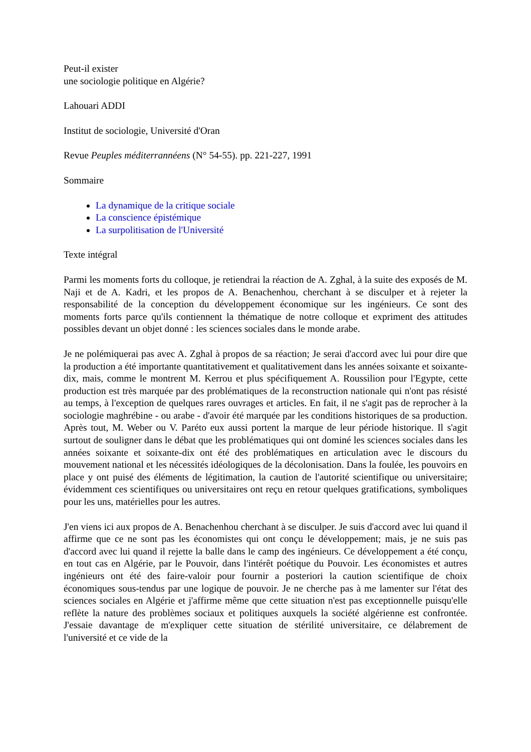Peut-il exister
une sociologie politique en Algérie?
Lahouari ADDI
Institut de sociologie, Université d'Oran
Revue Peuples méditerrannéens (N° 54-55). pp. 221-227, 1991
Sommaire
La dynamique de la critique sociale
La conscience épistémique
La surpolitisation de l'Université
Texte intégral
Parmi les moments forts du colloque, je retiendrai la réaction de A. Zghal, à la suite des exposés de M. Naji et de A. Kadri, et les propos de A. Benachenhou, cherchant à se disculper et à rejeter la responsabilité de la conception du développement économique sur les ingénieurs. Ce sont des moments forts parce qu'ils contiennent la thématique de notre colloque et expriment des attitudes possibles devant un objet donné : les sciences sociales dans le monde arabe.
Je ne polémiquerai pas avec A. Zghal à propos de sa réaction; Je serai d'accord avec lui pour dire que la production a été importante quantitativement et qualitativement dans les années soixante et soixante-dix, mais, comme le montrent M. Kerrou et plus spécifiquement A. Roussilion pour l'Egypte, cette production est très marquée par des problématiques de la reconstruction nationale qui n'ont pas résisté au temps, à l'exception de quelques rares ouvrages et articles. En fait, il ne s'agit pas de reprocher à la sociologie maghrébine - ou arabe - d'avoir été marquée par les conditions historiques de sa production. Après tout, M. Weber ou V. Paréto eux aussi portent la marque de leur période historique. Il s'agit surtout de souligner dans le débat que les problématiques qui ont dominé les sciences sociales dans les années soixante et soixante-dix ont été des problématiques en articulation avec le discours du mouvement national et les nécessités idéologiques de la décolonisation. Dans la foulée, les pouvoirs en place y ont puisé des éléments de légitimation, la caution de l'autorité scientifique ou universitaire; évidemment ces scientifiques ou universitaires ont reçu en retour quelques gratifications, symboliques pour les uns, matérielles pour les autres.
J'en viens ici aux propos de A. Benachenhou cherchant à se disculper. Je suis d'accord avec lui quand il affirme que ce ne sont pas les économistes qui ont conçu le développement; mais, je ne suis pas d'accord avec lui quand il rejette la balle dans le camp des ingénieurs. Ce développement a été conçu, en tout cas en Algérie, par le Pouvoir, dans l'intérêt poétique du Pouvoir. Les économistes et autres ingénieurs ont été des faire-valoir pour fournir a posteriori la caution scientifique de choix économiques sous-tendus par une logique de pouvoir. Je ne cherche pas à me lamenter sur l'état des sciences sociales en Algérie et j'affirme même que cette situation n'est pas exceptionnelle puisqu'elle reflète la nature des problèmes sociaux et politiques auxquels la société algérienne est confrontée. J'essaie davantage de m'expliquer cette situation de stérilité universitaire, ce délabrement de l'université et ce vide de la